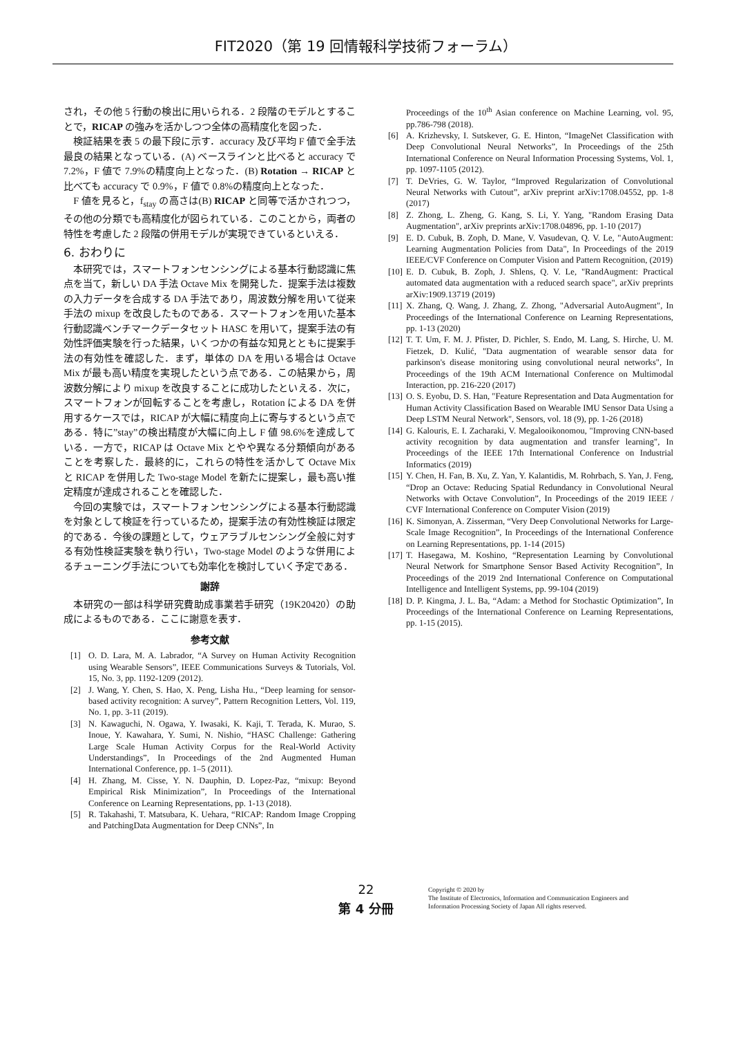FIT2020（第 19 回情報科学技術フォーラム）
され，その他 5 行動の検出に用いられる．2 段階のモデルとすることで，RICAP の強みを活かしつつ全体の高精度化を図った．
検証結果を表 5 の最下段に示す．accuracy 及び平均 F 値で全手法最良の結果となっている．(A) ベースラインと比べると accuracy で 7.2%，F 値で 7.9%の精度向上となった．(B) Rotation → RICAP と比べても accuracy で 0.9%，F 値で 0.8%の精度向上となった．
F 値を見ると，f<sub>stay</sub> の高さは(B) RICAP と同等で活かされつつ，その他の分類でも高精度化が図られている．このことから，両者の特性を考慮した 2 段階の併用モデルが実現できているといえる．
6. おわりに
本研究では，スマートフォンセンシングによる基本行動認識に焦点を当て，新しい DA 手法 Octave Mix を開発した．提案手法は複数の入力データを合成する DA 手法であり，周波数分解を用いて従来手法の mixup を改良したものである．スマートフォンを用いた基本行動認識ベンチマークデータセット HASC を用いて，提案手法の有効性評価実験を行った結果，いくつかの有益な知見とともに提案手法の有効性を確認した．まず，単体の DA を用いる場合は Octave Mix が最も高い精度を実現したという点である．この結果から，周波数分解により mixup を改良することに成功したといえる．次に，スマートフォンが回転することを考慮し，Rotation による DA を併用するケースでは，RICAP が大幅に精度向上に寄与するという点である．特に”stay”の検出精度が大幅に向上し F 値 98.6%を達成している．一方で，RICAP は Octave Mix とやや異なる分類傾向があることを考察した．最終的に，これらの特性を活かして Octave Mix と RICAP を併用した Two-stage Model を新たに提案し，最も高い推定精度が達成されることを確認した．
今回の実験では，スマートフォンセンシングによる基本行動認識を対象として検証を行っているため，提案手法の有効性検証は限定的である．今後の課題として，ウェアラブルセンシング全般に対する有効性検証実験を執り行い，Two-stage Model のような併用によるチューニング手法についても効率化を検討していく予定である．
謝辞
本研究の一部は科学研究費助成事業若手研究（19K20420）の助成によるものである．ここに謝意を表す．
参考文献
[1] O. D. Lara, M. A. Labrador, “A Survey on Human Activity Recognition using Wearable Sensors”, IEEE Communications Surveys & Tutorials, Vol. 15, No. 3, pp. 1192-1209 (2012).
[2] J. Wang, Y. Chen, S. Hao, X. Peng, Lisha Hu., “Deep learning for sensor-based activity recognition: A survey”, Pattern Recognition Letters, Vol. 119, No. 1, pp. 3-11 (2019).
[3] N. Kawaguchi, N. Ogawa, Y. Iwasaki, K. Kaji, T. Terada, K. Murao, S. Inoue, Y. Kawahara, Y. Sumi, N. Nishio, “HASC Challenge: Gathering Large Scale Human Activity Corpus for the Real-World Activity Understandings”, In Proceedings of the 2nd Augmented Human International Conference, pp. 1–5 (2011).
[4] H. Zhang, M. Cisse, Y. N. Dauphin, D. Lopez-Paz, “mixup: Beyond Empirical Risk Minimization”, In Proceedings of the International Conference on Learning Representations, pp. 1-13 (2018).
[5] R. Takahashi, T. Matsubara, K. Uehara, “RICAP: Random Image Cropping and PatchingData Augmentation for Deep CNNs”, In
Proceedings of the 10<sup>th</sup> Asian conference on Machine Learning, vol. 95, pp.786-798 (2018).
[6] A. Krizhevsky, I. Sutskever, G. E. Hinton, “ImageNet Classification with Deep Convolutional Neural Networks”, In Proceedings of the 25th International Conference on Neural Information Processing Systems, Vol. 1, pp. 1097-1105 (2012).
[7] T. DeVries, G. W. Taylor, “Improved Regularization of Convolutional Neural Networks with Cutout”, arXiv preprint arXiv:1708.04552, pp. 1-8 (2017)
[8] Z. Zhong, L. Zheng, G. Kang, S. Li, Y. Yang, "Random Erasing Data Augmentation", arXiv preprints arXiv:1708.04896, pp. 1-10 (2017)
[9] E. D. Cubuk, B. Zoph, D. Mane, V. Vasudevan, Q. V. Le, "AutoAugment: Learning Augmentation Policies from Data", In Proceedings of the 2019 IEEE/CVF Conference on Computer Vision and Pattern Recognition, (2019)
[10] E. D. Cubuk, B. Zoph, J. Shlens, Q. V. Le, "RandAugment: Practical automated data augmentation with a reduced search space", arXiv preprints arXiv:1909.13719 (2019)
[11] X. Zhang, Q. Wang, J. Zhang, Z. Zhong, "Adversarial AutoAugment", In Proceedings of the International Conference on Learning Representations, pp. 1-13 (2020)
[12] T. T. Um, F. M. J. Pfister, D. Pichler, S. Endo, M. Lang, S. Hirche, U. M. Fietzek, D. Kulić, "Data augmentation of wearable sensor data for parkinson's disease monitoring using convolutional neural networks", In Proceedings of the 19th ACM International Conference on Multimodal Interaction, pp. 216-220 (2017)
[13] O. S. Eyobu, D. S. Han, "Feature Representation and Data Augmentation for Human Activity Classification Based on Wearable IMU Sensor Data Using a Deep LSTM Neural Network", Sensors, vol. 18 (9), pp. 1-26 (2018)
[14] G. Kalouris, E. I. Zacharaki, V. Megalooikonomou, "Improving CNN-based activity recognition by data augmentation and transfer learning", In Proceedings of the IEEE 17th International Conference on Industrial Informatics (2019)
[15] Y. Chen, H. Fan, B. Xu, Z. Yan, Y. Kalantidis, M. Rohrbach, S. Yan, J. Feng, “Drop an Octave: Reducing Spatial Redundancy in Convolutional Neural Networks with Octave Convolution”, In Proceedings of the 2019 IEEE / CVF International Conference on Computer Vision (2019)
[16] K. Simonyan, A. Zisserman, “Very Deep Convolutional Networks for Large-Scale Image Recognition”, In Proceedings of the International Conference on Learning Representations, pp. 1-14 (2015)
[17] T. Hasegawa, M. Koshino, “Representation Learning by Convolutional Neural Network for Smartphone Sensor Based Activity Recognition”, In Proceedings of the 2019 2nd International Conference on Computational Intelligence and Intelligent Systems, pp. 99-104 (2019)
[18] D. P. Kingma, J. L. Ba, “Adam: a Method for Stochastic Optimization”, In Proceedings of the International Conference on Learning Representations, pp. 1-15 (2015).
22
第 4 分冊
Copyright © 2020 by
The Institute of Electronics, Information and Communication Engineers and
Information Processing Society of Japan All rights reserved.